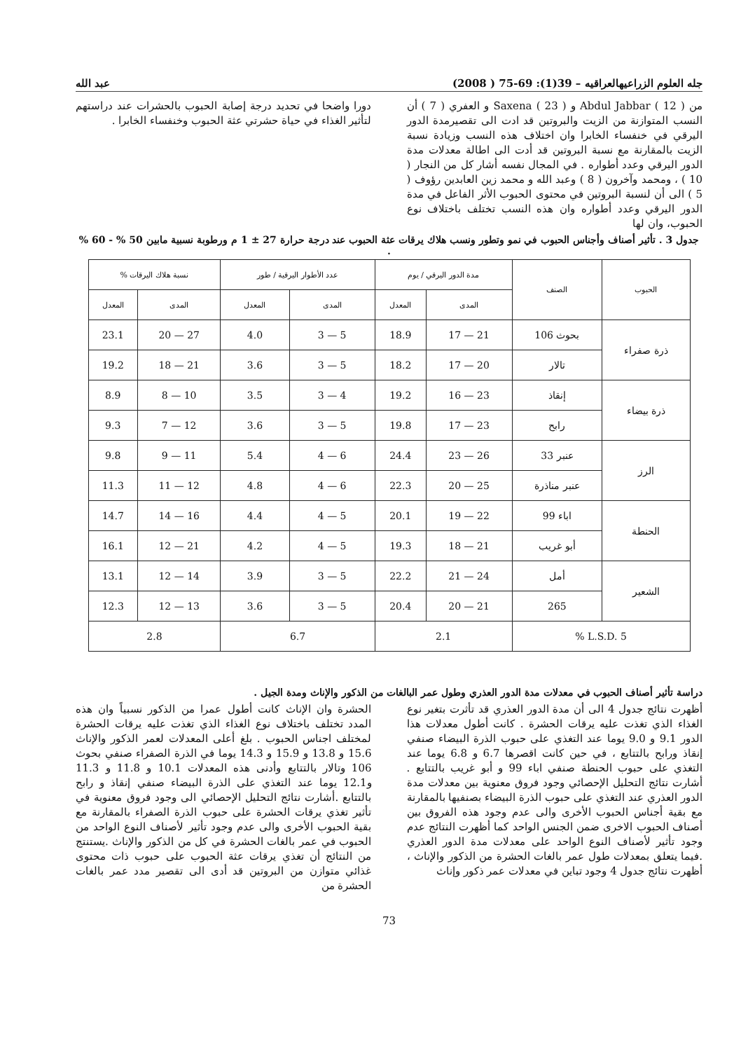جله العلوم الزراعيهالعراقيه – 39(1): 69-75 ( 2008) عبد الله
من Abdul Jabbar ( 12 ) و Saxena ( 23 ) و العفري ( 7 ) أن النسب المتوازنة من الزيت والبروتين قد ادت الى تقصيرمدة الدور اليرقي في خنفساء الخابرا وان اختلاف هذه النسب وزيادة نسبة الزيت بالمقارنة مع نسبة البروتين قد أدت الى اطالة معدلات مدة الدور اليرقي وعدد أطواره . في المجال نفسه أشار كل من النجار ( 10 ) ، ومحمد وآخرون ( 8 ) وعبد الله و محمد زين العابدين رؤوف ( 5 ) الى أن لنسبة البروتين في محتوى الحبوب الأثر الفاعل في مدة الدور اليرقي وعدد أطواره وان هذه النسب تختلف باختلاف نوع الحبوب، وان لها
دورا واضحا في تحديد درجة إصابة الحبوب بالحشرات عند دراستهم لتأثير الغذاء في حياة حشرتي عثة الحبوب وخنفساء الخابرا .
جدول 3 . تأثير أصناف وأجناس الحبوب في نمو وتطور ونسب هلاك يرقات عثة الحبوب عند درجة حرارة 27 ± 1 م ورطوبة نسبية مابين 50 % - 60 % .
| الحبوب | الصنف | مدة الدور اليرقي / يوم | | عدد الأطوار اليرقية / طور | | نسبة هلاك اليرقات % | |
| --- | --- | --- | --- | --- | --- | --- | --- |
| | | المدى | المعدل | المدى | المعدل | المدى | المعدل |
| ذرة صفراء | بحوث 106 | 21 — 17 | 18.9 | 5 — 3 | 4.0 | 27 — 20 | 23.1 |
| | تالار | 20 — 17 | 18.2 | 5 — 3 | 3.6 | 21 — 18 | 19.2 |
| ذرة بيضاء | إنقاذ | 23 — 16 | 19.2 | 4 — 3 | 3.5 | 10 — 8 | 8.9 |
| | رابح | 23 — 17 | 19.8 | 5 — 3 | 3.6 | 12 — 7 | 9.3 |
| الرز | عنبر 33 | 26 — 23 | 24.4 | 6 — 4 | 5.4 | 11 — 9 | 9.8 |
| | عنبر مناذرة | 25 — 20 | 22.3 | 6 — 4 | 4.8 | 12 — 11 | 11.3 |
| الحنطة | اباء 99 | 22 — 19 | 20.1 | 5 — 4 | 4.4 | 16 — 14 | 14.7 |
| | أبو غريب | 21 — 18 | 19.3 | 5 — 4 | 4.2 | 21 — 12 | 16.1 |
| الشعير | أمل | 24 — 21 | 22.2 | 5 — 3 | 3.9 | 14 — 12 | 13.1 |
| | 265 | 21 — 20 | 20.4 | 5 — 3 | 3.6 | 13 — 12 | 12.3 |
| L.S.D. 5 % | | 2.1 | | 6.7 | | 2.8 | |
دراسة تأثير أصناف الحبوب في معدلات مدة الدور العذري وطول عمر البالغات من الذكور والإناث ومدة الجيل .
أظهرت نتائج جدول 4 الى أن مدة الدور العذري قد تأثرت بتغير نوع الغذاء الذي تغذت عليه يرقات الحشرة . كانت أطول معدلات هذا الدور 9.1 و 9.0 يوما عند التغذي على حبوب الذرة البيضاء صنفي إنقاذ ورابح بالتتابع ، في حين كانت اقصرها 6.7 و 6.8 يوما عند التغذي على حبوب الحنطة صنفي اباء 99 و أبو غريب بالتتابع . أشارت نتائج التحليل الإحصائي وجود فروق معنوية بين معدلات مدة الدور العذري عند التغذي على حبوب الذرة البيضاء بصنفيها بالمقارنة مع بقية أجناس الحبوب الأخرى والى عدم وجود هذه الفروق بين أصناف الحبوب الاخرى ضمن الجنس الواحد كما أظهرت النتائج عدم وجود تأثير لأصناف النوع الواحد على معدلات مدة الدور العذري .فيما يتعلق بمعدلات طول عمر بالغات الحشرة من الذكور والإناث ، أظهرت نتائج جدول 4 وجود تباين في معدلات عمر ذكور وإناث
الحشرة وان الإناث كانت أطول عمرا من الذكور نسبياً وان هذه المدد تختلف باختلاف نوع الغذاء الذي تغذت عليه يرقات الحشرة لمختلف اجناس الحبوب . بلغ أعلى المعدلات لعمر الذكور والإناث 15.6 و 13.8 و 15.9 و 14.3 يوما في الذرة الصفراء صنفي بحوث 106 وتالار بالتتابع وأدنى هذه المعدلات 10.1 و 11.8 و 11.3 و12.1 يوما عند التغذي على الذرة البيضاء صنفي إنقاذ و رابح بالتتابع .أشارت نتائج التحليل الإحصائي الى وجود فروق معنوية في تأثير تغذي يرقات الحشرة على حبوب الذرة الصفراء بالمقارنة مع بقية الحبوب الأخرى والى عدم وجود تأثير لأصناف النوع الواحد من الحبوب في عمر بالغات الحشرة في كل من الذكور والإناث .يستنتج من النتائج أن تغذي يرقات عثة الحبوب على حبوب ذات محتوى غذائي متوازن من البروتين قد أدى الى تقصير مدد عمر بالغات الحشرة من
73